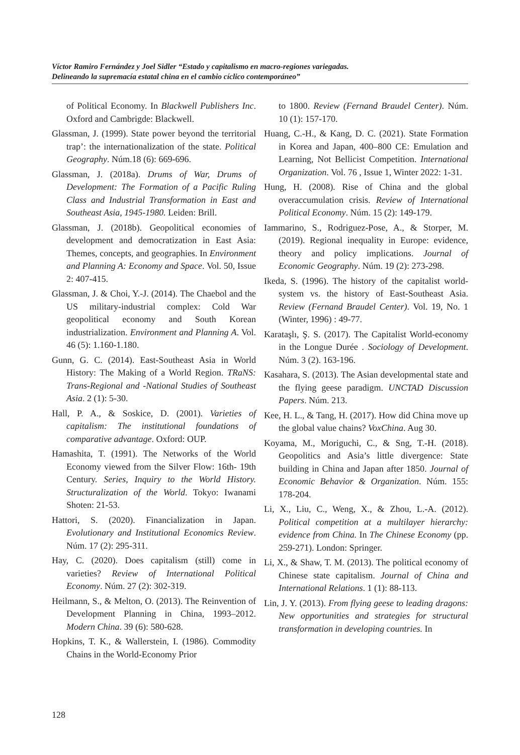Víctor Ramiro Fernández y Joel Sidler “Estado y capitalismo en macro-regiones variegadas.
Delineando la supremacía estatal china en el cambio cíclico contemporáneo”
of Political Economy. In Blackwell Publishers Inc. Oxford and Cambrigde: Blackwell.
Glassman, J. (1999). State power beyond the territorial trap’: the internationalization of the state. Political Geography. Núm.18 (6): 669-696.
Glassman, J. (2018a). Drums of War, Drums of Development: The Formation of a Pacific Ruling Class and Industrial Transformation in East and Southeast Asia, 1945-1980. Leiden: Brill.
Glassman, J. (2018b). Geopolitical economies of development and democratization in East Asia: Themes, concepts, and geographies. In Environment and Planning A: Economy and Space. Vol. 50, Issue 2: 407-415.
Glassman, J. & Choi, Y.-J. (2014). The Chaebol and the US military-industrial complex: Cold War geopolitical economy and South Korean industrialization. Environment and Planning A. Vol. 46 (5): 1.160-1.180.
Gunn, G. C. (2014). East-Southeast Asia in World History: The Making of a World Region. TRaNS: Trans-Regional and -National Studies of Southeast Asia. 2 (1): 5-30.
Hall, P. A., & Soskice, D. (2001). Varieties of capitalism: The institutional foundations of comparative advantage. Oxford: OUP.
Hamashita, T. (1991). The Networks of the World Economy viewed from the Silver Flow: 16th- 19th Century. Series, Inquiry to the World History. Structuralization of the World. Tokyo: Iwanami Shoten: 21-53.
Hattori, S. (2020). Financialization in Japan. Evolutionary and Institutional Economics Review. Núm. 17 (2): 295-311.
Hay, C. (2020). Does capitalism (still) come in varieties? Review of International Political Economy. Núm. 27 (2): 302-319.
Heilmann, S., & Melton, O. (2013). The Reinvention of Development Planning in China, 1993–2012. Modern China. 39 (6): 580-628.
Hopkins, T. K., & Wallerstein, I. (1986). Commodity Chains in the World-Economy Prior
to 1800. Review (Fernand Braudel Center). Núm. 10 (1): 157-170.
Huang, C.-H., & Kang, D. C. (2021). State Formation in Korea and Japan, 400–800 CE: Emulation and Learning, Not Bellicist Competition. International Organization. Vol. 76 , Issue 1, Winter 2022: 1-31.
Hung, H. (2008). Rise of China and the global overaccumulation crisis. Review of International Political Economy. Núm. 15 (2): 149-179.
Iammarino, S., Rodriguez-Pose, A., & Storper, M. (2019). Regional inequality in Europe: evidence, theory and policy implications. Journal of Economic Geography. Núm. 19 (2): 273-298.
Ikeda, S. (1996). The history of the capitalist world-system vs. the history of East-Southeast Asia. Review (Fernand Braudel Center). Vol. 19, No. 1 (Winter, 1996) : 49-77.
Karataşlı, Ş. S. (2017). The Capitalist World-economy in the Longue Durée . Sociology of Development. Núm. 3 (2). 163-196.
Kasahara, S. (2013). The Asian developmental state and the flying geese paradigm. UNCTAD Discussion Papers. Núm. 213.
Kee, H. L., & Tang, H. (2017). How did China move up the global value chains? VoxChina. Aug 30.
Koyama, M., Moriguchi, C., & Sng, T.-H. (2018). Geopolitics and Asia’s little divergence: State building in China and Japan after 1850. Journal of Economic Behavior & Organization. Núm. 155: 178-204.
Li, X., Liu, C., Weng, X., & Zhou, L.-A. (2012). Political competition at a multilayer hierarchy: evidence from China. In The Chinese Economy (pp. 259-271). London: Springer.
Li, X., & Shaw, T. M. (2013). The political economy of Chinese state capitalism. Journal of China and International Relations. 1 (1): 88-113.
Lin, J. Y. (2013). From flying geese to leading dragons: New opportunities and strategies for structural transformation in developing countries. In
128